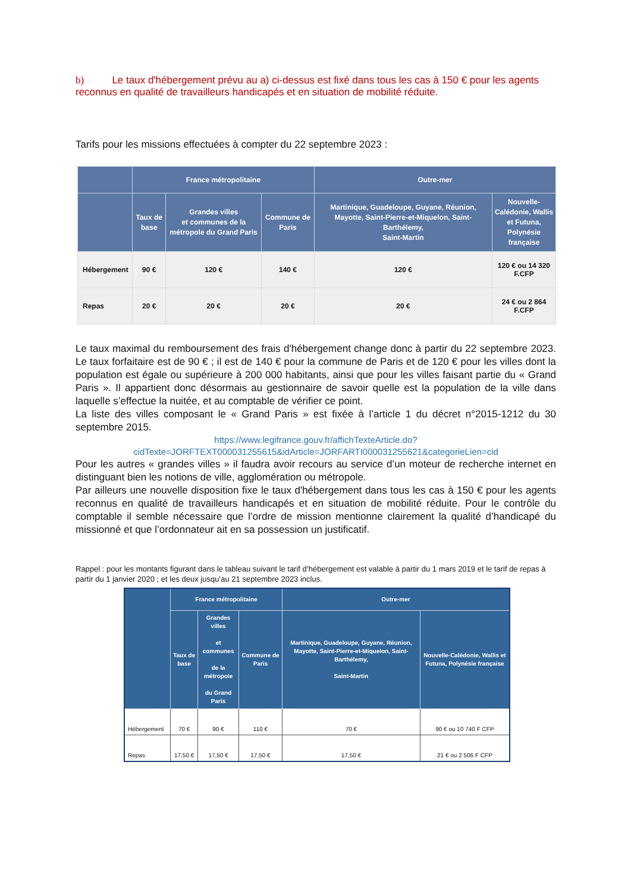b) Le taux d'hébergement prévu au a) ci-dessus est fixé dans tous les cas à 150 € pour les agents reconnus en qualité de travailleurs handicapés et en situation de mobilité réduite.
Tarifs pour les missions effectuées à compter du 22 septembre 2023 :
| | France métropolitaine | | | Outre-mer | |
| --- | --- | --- | --- | --- | --- |
| | Taux de base | Grandes villes et communes de la métropole du Grand Paris | Commune de Paris | Martinique, Guadeloupe, Guyane, Réunion, Mayotte, Saint-Pierre-et-Miquelon, Saint-Barthélemy, Saint-Martin | Nouvelle-Calédonie, Wallis et Futuna, Polynésie française |
| Hébergement | 90 € | 120 € | 140 € | 120 € | 120 € ou 14 320 F.CFP |
| Repas | 20 € | 20 € | 20 € | 20 € | 24 € ou 2 864 F.CFP |
Le taux maximal du remboursement des frais d'hébergement change donc à partir du 22 septembre 2023. Le taux forfaitaire est de 90 € ; il est de 140 € pour la commune de Paris et de 120 € pour les villes dont la population est égale ou supérieure à 200 000 habitants, ainsi que pour les villes faisant partie du « Grand Paris ». Il appartient donc désormais au gestionnaire de savoir quelle est la population de la ville dans laquelle s’effectue la nuitée, et au comptable de vérifier ce point.
La liste des villes composant le « Grand Paris » est fixée à l’article 1 du décret n°2015-1212 du 30 septembre 2015.
https://www.legifrance.gouv.fr/affichTexteArticle.do?cidTexte=JORFTEXT000031255615&idArticle=JORFARTI000031255621&categorieLien=cid
Pour les autres « grandes villes » il faudra avoir recours au service d’un moteur de recherche internet en distinguant bien les notions de ville, agglomération ou métropole.
Par ailleurs une nouvelle disposition fixe le taux d'hébergement dans tous les cas à 150 € pour les agents reconnus en qualité de travailleurs handicapés et en situation de mobilité réduite. Pour le contrôle du comptable il semble nécessaire que l’ordre de mission mentionne clairement la qualité d’handicapé du missionné et que l’ordonnateur ait en sa possession un justificatif.
Rappel : pour les montants figurant dans le tableau suivant le tarif d’hébergement est valable à partir du 1 mars 2019 et le tarif de repas à partir du 1 janvier 2020 ; et les deux jusqu’au 21 septembre 2023 inclus.
| | France métropolitaine | | | Outre-mer | |
| --- | --- | --- | --- | --- | --- |
| | Taux de base | Grandes villes et communes de la métropole du Grand Paris | Commune de Paris | Martinique, Guadeloupe, Guyane, Réunion, Mayotte, Saint-Pierre-et-Miquelon, Saint-Barthélemy, Saint-Martin | Nouvelle-Calédonie, Wallis et Futuna, Polynésie française |
| Hébergement | 70 € | 90 € | 110 € | 70 € | 90 € ou 10 740 F CFP |
| Repas | 17,50 € | 17,50 € | 17,50 € | 17,50 € | 21 € ou 2 506 F CFP |